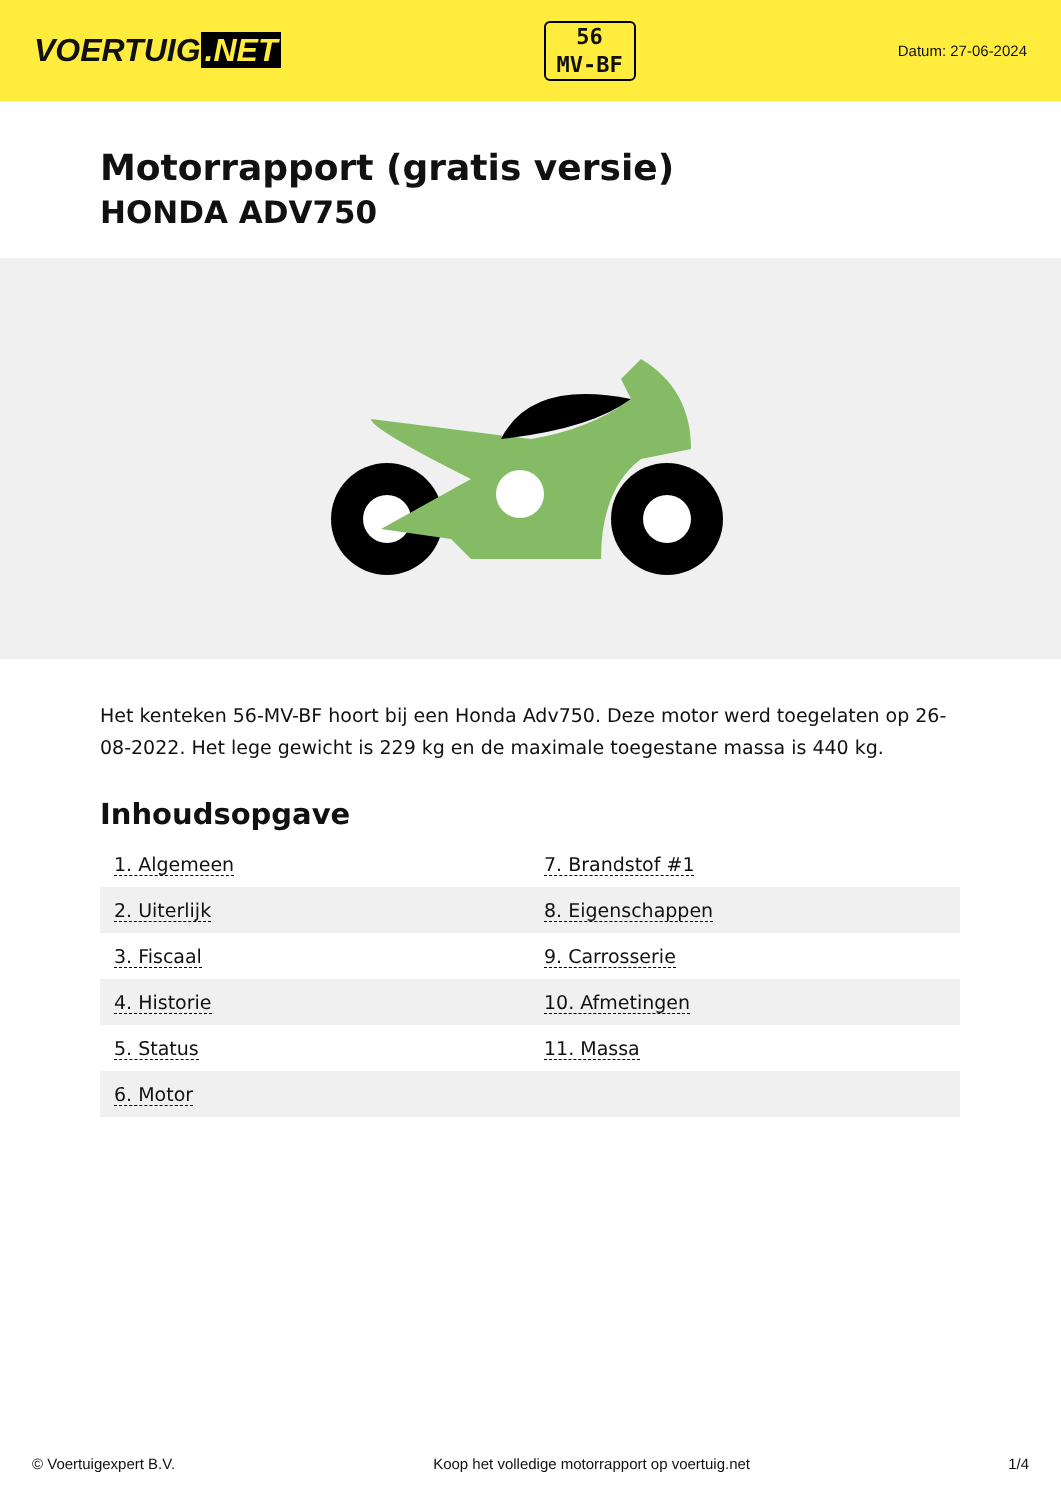VOERTUIG.NET
56
MV-BF
Datum: 27-06-2024
Motorrapport (gratis versie)
HONDA ADV750
Het kenteken 56-MV-BF hoort bij een Honda Adv750. Deze motor werd toegelaten op 26-08-2022. Het lege gewicht is 229 kg en de maximale toegestane massa is 440 kg.
Inhoudsopgave
| 1. Algemeen | 7. Brandstof #1 |
| 2. Uiterlijk | 8. Eigenschappen |
| 3. Fiscaal | 9. Carrosserie |
| 4. Historie | 10. Afmetingen |
| 5. Status | 11. Massa |
| 6. Motor | |
© Voertuigexpert B.V. Koop het volledige motorrapport op voertuig.net
1/4